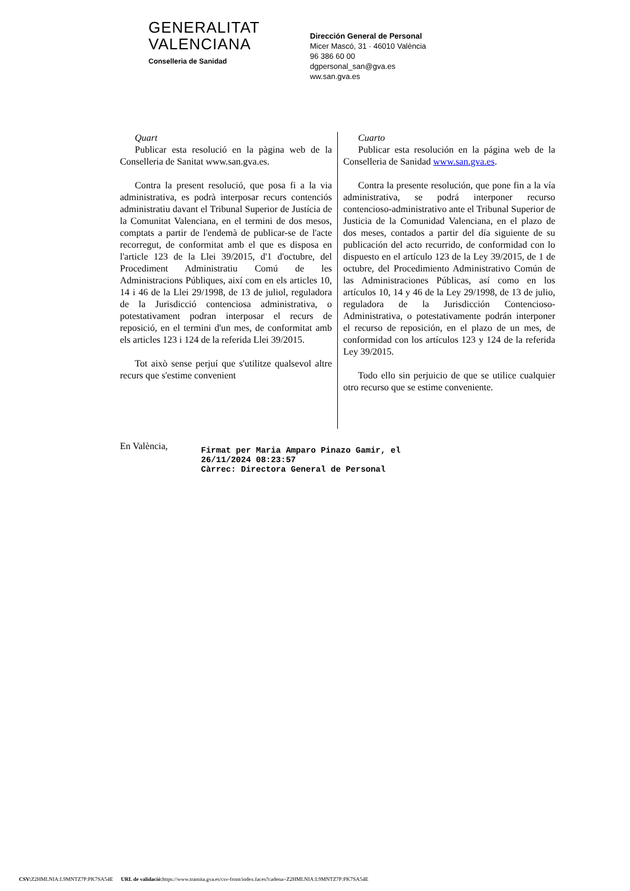GENERALITAT
VALENCIANA
Conselleria de Sanidad
Dirección General de Personal
Micer Mascó, 31 · 46010 València
96 386 60 00
dgpersonal_san@gva.es
ww.san.gva.es
Quart
Publicar esta resolució en la pàgina web de la Conselleria de Sanitat www.san.gva.es.
Contra la present resolució, que posa fi a la via administrativa, es podrà interposar recurs contenciós administratiu davant el Tribunal Superior de Justícia de la Comunitat Valenciana, en el termini de dos mesos, comptats a partir de l'endemà de publicar-se de l'acte recorregut, de conformitat amb el que es disposa en l'article 123 de la Llei 39/2015, d'1 d'octubre, del Procediment Administratiu Comú de les Administracions Públiques, així com en els articles 10, 14 i 46 de la Llei 29/1998, de 13 de juliol, reguladora de la Jurisdicció contenciosa administrativa, o potestativament podran interposar el recurs de reposició, en el termini d'un mes, de conformitat amb els articles 123 i 124 de la referida Llei 39/2015.
Tot això sense perjuí que s'utilitze qualsevol altre recurs que s'estime convenient
Cuarto
Publicar esta resolución en la página web de la Conselleria de Sanidad www.san.gva.es.
Contra la presente resolución, que pone fin a la vía administrativa, se podrá interponer recurso contencioso-administrativo ante el Tribunal Superior de Justicia de la Comunidad Valenciana, en el plazo de dos meses, contados a partir del día siguiente de su publicación del acto recurrido, de conformidad con lo dispuesto en el artículo 123 de la Ley 39/2015, de 1 de octubre, del Procedimiento Administrativo Común de las Administraciones Públicas, así como en los artículos 10, 14 y 46 de la Ley 29/1998, de 13 de julio, reguladora de la Jurisdicción Contencioso-Administrativa, o potestativamente podrán interponer el recurso de reposición, en el plazo de un mes, de conformidad con los artículos 123 y 124 de la referida Ley 39/2015.
Todo ello sin perjuicio de que se utilice cualquier otro recurso que se estime conveniente.
En València,
Firmat per Maria Amparo Pinazo Gamir, el
26/11/2024 08:23:57
Càrrec: Directora General de Personal
CSV: Z2HMLNIA:L9MNTZ7P:PK7SA54E URL de validació: https://www.tramita.gva.es/csv-front/index.faces?cadena=Z2HMLNIA:L9MNTZ7P:PK7SA54E